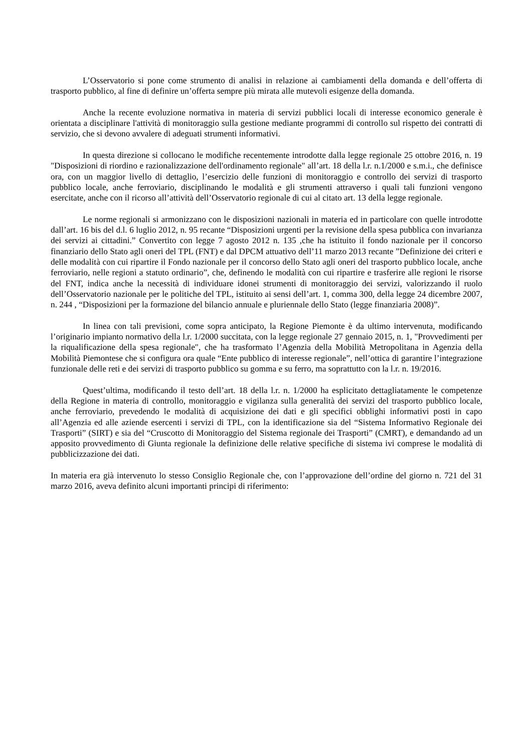L’Osservatorio si pone come strumento di analisi in relazione ai cambiamenti della domanda e dell’offerta di trasporto pubblico, al fine di definire un’offerta sempre più mirata alle mutevoli esigenze della domanda.
Anche la recente evoluzione normativa in materia di servizi pubblici locali di interesse economico generale è orientata a disciplinare l'attività di monitoraggio sulla gestione mediante programmi di controllo sul rispetto dei contratti di servizio, che si devono avvalere di adeguati strumenti informativi.
In questa direzione si collocano le modifiche recentemente introdotte dalla legge regionale 25 ottobre 2016, n. 19 "Disposizioni di riordino e razionalizzazione dell'ordinamento regionale" all’art. 18 della l.r. n.1/2000 e s.m.i., che definisce ora, con un maggior livello di dettaglio, l’esercizio delle funzioni di monitoraggio e controllo dei servizi di trasporto pubblico locale, anche ferroviario, disciplinando le modalità e gli strumenti attraverso i quali tali funzioni vengono esercitate, anche con il ricorso all’attività dell’Osservatorio regionale di cui al citato art. 13 della legge regionale.
Le norme regionali si armonizzano con le disposizioni nazionali in materia ed in particolare con quelle introdotte dall’art. 16 bis del d.l. 6 luglio 2012, n. 95 recante “Disposizioni urgenti per la revisione della spesa pubblica con invarianza dei servizi ai cittadini.” Convertito con legge 7 agosto 2012 n. 135 ,che ha istituito il fondo nazionale per il concorso finanziario dello Stato agli oneri del TPL (FNT) e dal DPCM attuativo dell’11 marzo 2013 recante ”Definizione dei criteri e delle modalità con cui ripartire il Fondo nazionale per il concorso dello Stato agli oneri del trasporto pubblico locale, anche ferroviario, nelle regioni a statuto ordinario”, che, definendo le modalità con cui ripartire e trasferire alle regioni le risorse del FNT, indica anche la necessità di individuare idonei strumenti di monitoraggio dei servizi, valorizzando il ruolo dell’Osservatorio nazionale per le politiche del TPL, istituito ai sensi dell’art. 1, comma 300, della legge 24 dicembre 2007, n. 244 , “Disposizioni per la formazione del bilancio annuale e pluriennale dello Stato (legge finanziaria 2008)”.
In linea con tali previsioni, come sopra anticipato, la Regione Piemonte è da ultimo intervenuta, modificando l’originario impianto normativo della l.r. 1/2000 succitata, con la legge regionale 27 gennaio 2015, n. 1, "Provvedimenti per la riqualificazione della spesa regionale", che ha trasformato l’Agenzia della Mobilità Metropolitana in Agenzia della Mobilità Piemontese che si configura ora quale “Ente pubblico di interesse regionale”, nell’ottica di garantire l’integrazione funzionale delle reti e dei servizi di trasporto pubblico su gomma e su ferro, ma soprattutto con la l.r. n. 19/2016.
Quest’ultima, modificando il testo dell’art. 18 della l.r. n. 1/2000 ha esplicitato dettagliatamente le competenze della Regione in materia di controllo, monitoraggio e vigilanza sulla generalità dei servizi del trasporto pubblico locale, anche ferroviario, prevedendo le modalità di acquisizione dei dati e gli specifici obblighi informativi posti in capo all’Agenzia ed alle aziende esercenti i servizi di TPL, con la identificazione sia del “Sistema Informativo Regionale dei Trasporti” (SIRT) e sia del “Cruscotto di Monitoraggio del Sistema regionale dei Trasporti” (CMRT), e demandando ad un apposito provvedimento di Giunta regionale la definizione delle relative specifiche di sistema ivi comprese le modalità di pubblicizzazione dei dati.
In materia era già intervenuto lo stesso Consiglio Regionale che, con l’approvazione dell’ordine del giorno n. 721 del 31 marzo 2016, aveva definito alcuni importanti principi di riferimento: